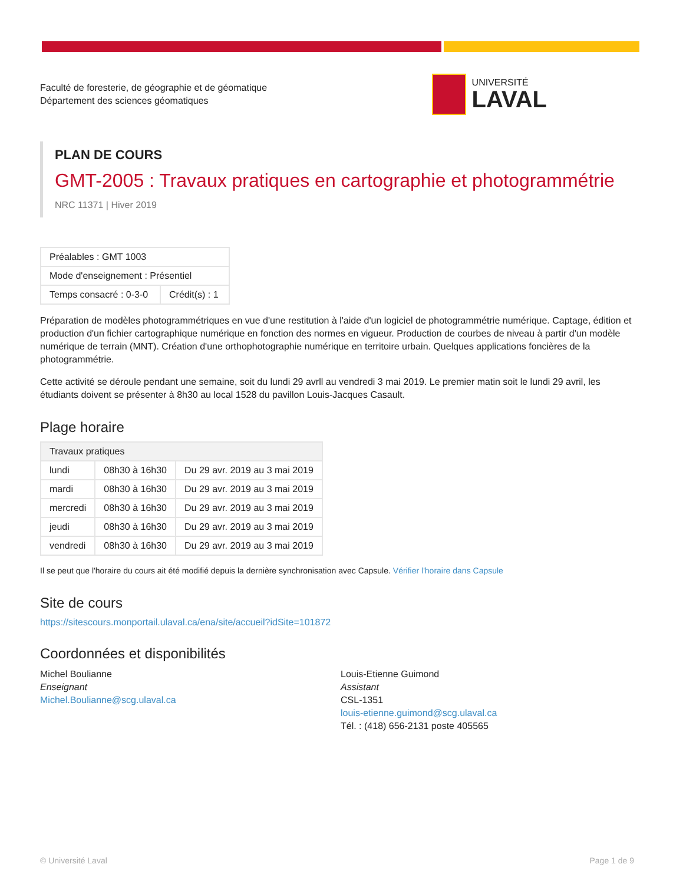Faculté de foresterie, de géographie et de géomatique
Département des sciences géomatiques
UNIVERSITÉ
LAVAL
PLAN DE COURS
GMT-2005 : Travaux pratiques en cartographie et photogrammétrie
NRC 11371 | Hiver 2019
| Préalables : GMT 1003 | |
| Mode d'enseignement : Présentiel | |
| Temps consacré : 0-3-0 | Crédit(s) : 1 |
Préparation de modèles photogrammétriques en vue d'une restitution à l'aide d'un logiciel de photogrammétrie numérique. Captage, édition et production d'un fichier cartographique numérique en fonction des normes en vigueur. Production de courbes de niveau à partir d'un modèle numérique de terrain (MNT). Création d'une orthophotographie numérique en territoire urbain. Quelques applications foncières de la photogrammétrie.
Cette activité se déroule pendant une semaine, soit du lundi 29 avrll au vendredi 3 mai 2019. Le premier matin soit le lundi 29 avril, les étudiants doivent se présenter à 8h30 au local 1528 du pavillon Louis-Jacques Casault.
Plage horaire
| Travaux pratiques | | |
| --- | --- | --- |
| lundi | 08h30 à 16h30 | Du 29 avr. 2019 au 3 mai 2019 |
| mardi | 08h30 à 16h30 | Du 29 avr. 2019 au 3 mai 2019 |
| mercredi | 08h30 à 16h30 | Du 29 avr. 2019 au 3 mai 2019 |
| jeudi | 08h30 à 16h30 | Du 29 avr. 2019 au 3 mai 2019 |
| vendredi | 08h30 à 16h30 | Du 29 avr. 2019 au 3 mai 2019 |
Il se peut que l'horaire du cours ait été modifié depuis la dernière synchronisation avec Capsule. Vérifier l'horaire dans Capsule
Site de cours
https://sitescours.monportail.ulaval.ca/ena/site/accueil?idSite=101872
Coordonnées et disponibilités
Michel Boulianne
Enseignant
Michel.Boulianne@scg.ulaval.ca
Louis-Etienne Guimond
Assistant
CSL-1351
louis-etienne.guimond@scg.ulaval.ca
Tél. : (418) 656-2131 poste 405565
© Université Laval Page 1 de 9